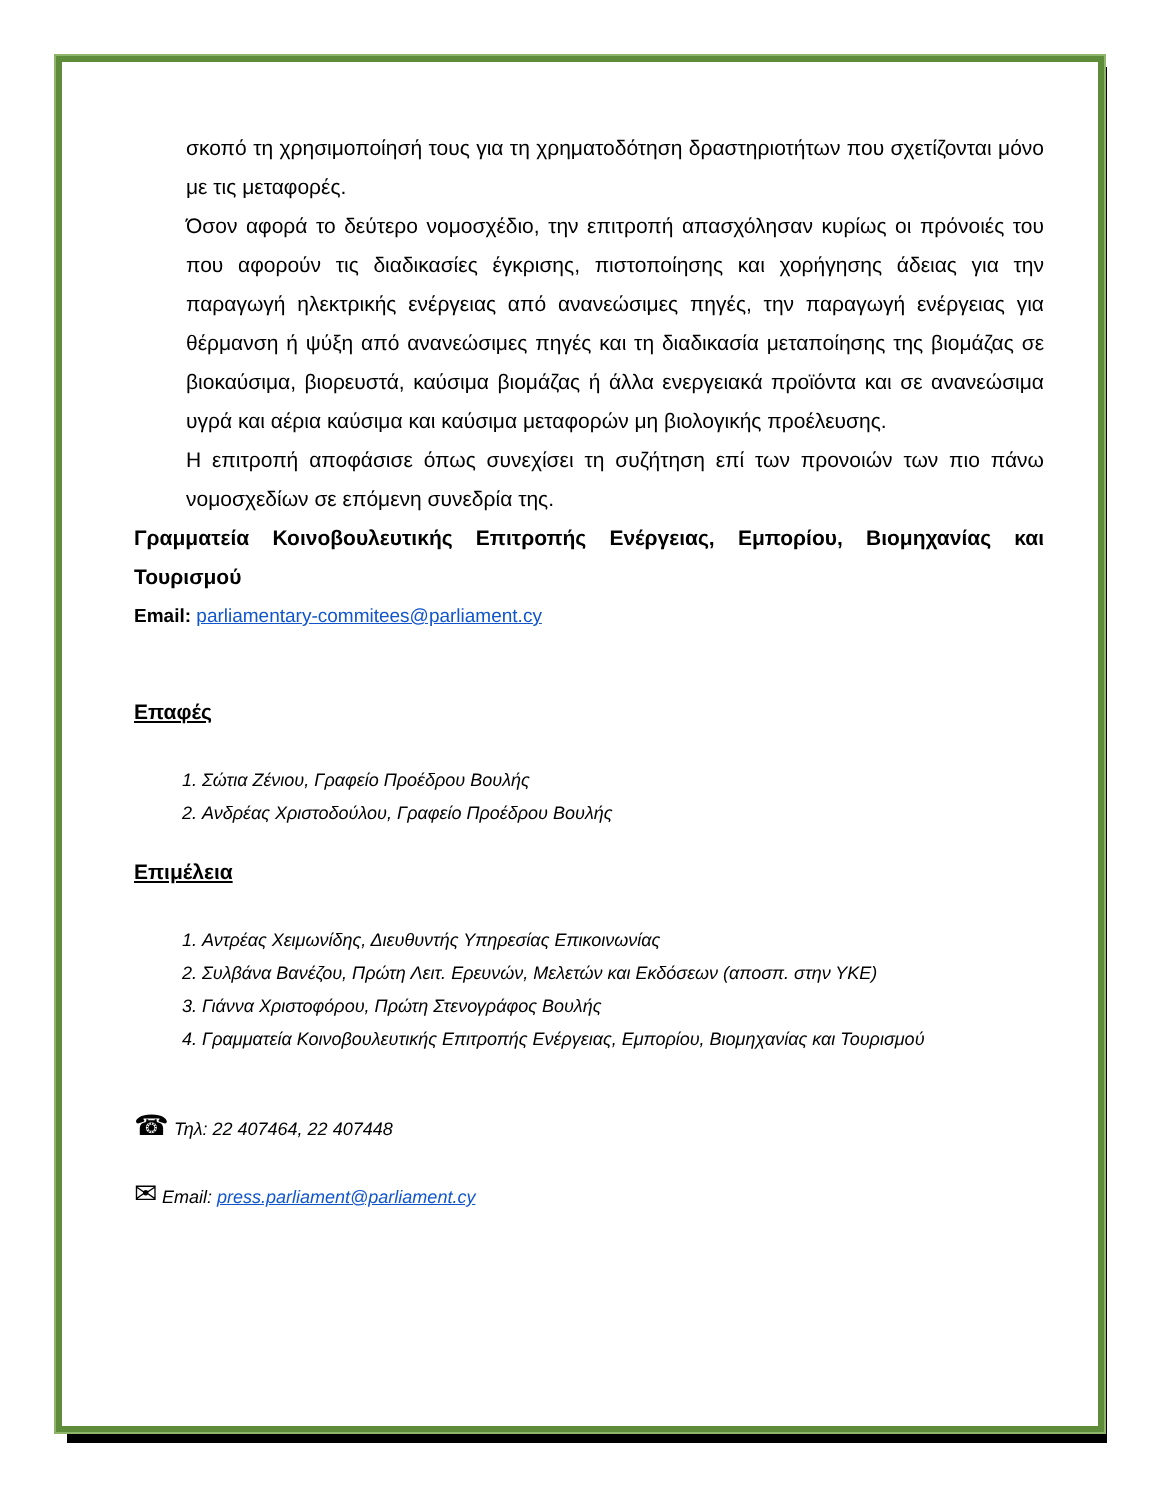σκοπό τη χρησιμοποίησή τους για τη χρηματοδότηση δραστηριοτήτων που σχετίζονται μόνο με τις μεταφορές.
Όσον αφορά το δεύτερο νομοσχέδιο, την επιτροπή απασχόλησαν κυρίως οι πρόνοιές του που αφορούν τις διαδικασίες έγκρισης, πιστοποίησης και χορήγησης άδειας για την παραγωγή ηλεκτρικής ενέργειας από ανανεώσιμες πηγές, την παραγωγή ενέργειας για θέρμανση ή ψύξη από ανανεώσιμες πηγές και τη διαδικασία μεταποίησης της βιομάζας σε βιοκαύσιμα, βιορευστά, καύσιμα βιομάζας ή άλλα ενεργειακά προϊόντα και σε ανανεώσιμα υγρά και αέρια καύσιμα και καύσιμα μεταφορών μη βιολογικής προέλευσης.
Η επιτροπή αποφάσισε όπως συνεχίσει τη συζήτηση επί των προνοιών των πιο πάνω νομοσχεδίων σε επόμενη συνεδρία της.
Γραμματεία Κοινοβουλευτικής Επιτροπής Ενέργειας, Εμπορίου, Βιομηχανίας και Τουρισμού
Email: parliamentary-commitees@parliament.cy
Επαφές
1. Σώτια Ζένιου, Γραφείο Προέδρου Βουλής
2. Ανδρέας Χριστοδούλου, Γραφείο Προέδρου Βουλής
Επιμέλεια
1. Αντρέας Χειμωνίδης, Διευθυντής Υπηρεσίας Επικοινωνίας
2. Συλβάνα Βανέζου, Πρώτη Λειτ. Ερευνών, Μελετών και Εκδόσεων (αποσπ. στην ΥΚΕ)
3. Γιάννα Χριστοφόρου, Πρώτη Στενογράφος Βουλής
4. Γραμματεία Κοινοβουλευτικής Επιτροπής Ενέργειας, Εμπορίου, Βιομηχανίας και Τουρισμού
☎ Τηλ: 22 407464, 22 407448
✉ Email: press.parliament@parliament.cy